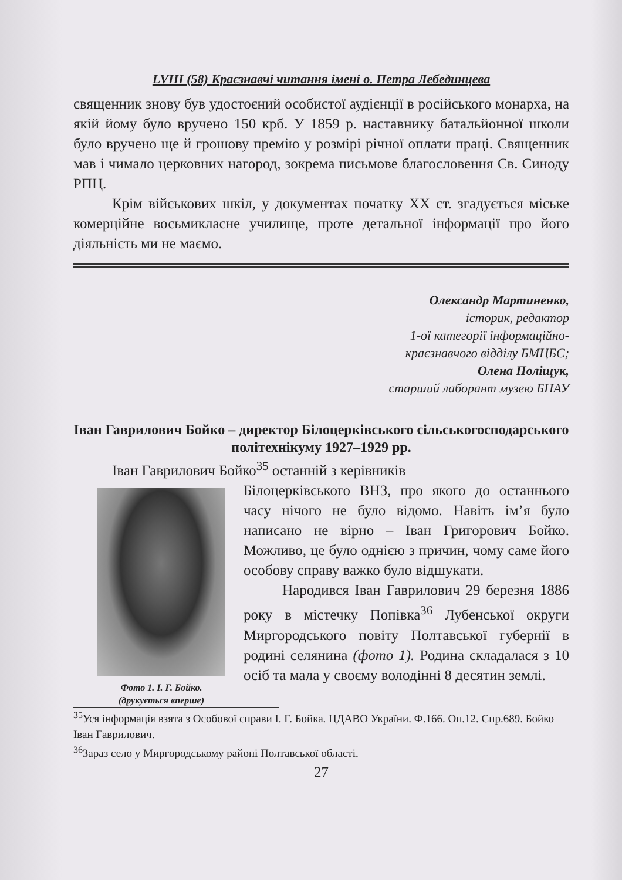LVIII (58) Краєзнавчі читання імені о. Петра Лебединцева
священник знову був удостоєний особистої аудієнції в російського монарха, на якій йому було вручено 150 крб. У 1859 р. наставнику батальйонної школи було вручено ще й грошову премію у розмірі річної оплати праці. Священник мав і чимало церковних нагород, зокрема письмове благословення Св. Синоду РПЦ.
Крім військових шкіл, у документах початку XX ст. згадується міське комерційне восьмикласне училище, проте детальної інформації про його діяльність ми не маємо.
Олександр Мартиненко,
історик, редактор
1-ої категорії інформаційно-
краєзнавчого відділу БМЦБС;
Олена Поліщук,
старший лаборант музею БНАУ
Іван Гаврилович Бойко – директор Білоцерківського сільськогосподарського політехнікуму 1927–1929 рр.
Іван Гаврилович Бойко<sup>35</sup> останній з керівників
Фото 1. І. Г. Бойко.
(друкується вперше)
Білоцерківського ВНЗ, про якого до останнього часу нічого не було відомо. Навіть ім’я було написано не вірно – Іван Григорович Бойко. Можливо, це було однією з причин, чому саме його особову справу важко було відшукати.
Народився Іван Гаврилович 29 березня 1886 року в містечку Попівка<sup>36</sup> Лубенської округи Миргородського повіту Полтавської губернії в родині селянина (фото 1). Родина складалася з 10 осіб та мала у своєму володінні 8 десятин землі.
<sup>35</sup> Уся інформація взята з Особової справи І. Г. Бойка. ЦДАВО України. Ф.166. Оп.12. Спр.689. Бойко Іван Гаврилович.
<sup>36</sup> Зараз село у Миргородському районі Полтавської області.
27